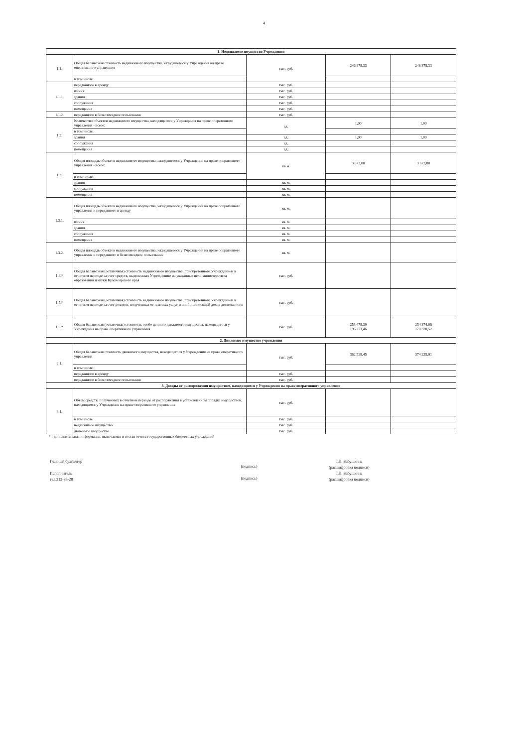4
| 1. Недвижимое имущество Учреждения | | | | |
| --- | --- | --- | --- | --- |
| 1.1. | Общая балансовая стоимость недвижимого имущества, находящегося у Учреждения на праве оперативного управления | тыс. руб. | 246 878,33 | 246 878,33 |
| | в том числе: | | | |
| 1.1.1. | переданного в аренду | тыс. руб. | | |
| | из них: | тыс. руб. | | |
| | здания | тыс. руб. | | |
| | сооружения | тыс. руб. | | |
| | помещения | тыс. руб. | | |
| 1.1.2. | переданного в безвозмездное пользование | тыс. руб. | | |
| 1.2. | Количество объектов недвижимого имущества, находящегося у Учреждения на праве оперативного управления - всего: | ед. | 1,00 | 1,00 |
| | в том числе: | | | |
| | здания | ед. | 1,00 | 1,00 |
| | сооружения | ед. | | |
| | помещения | ед. | | |
| 1.3. | Общая площадь объектов недвижимого имущества, находящегося у Учреждения на праве оперативного управления - всего: | кв.м. | 3 673,80 | 3 673,80 |
| | в том числе: | | | |
| | здания | кв. м. | | |
| | сооружения | кв. м. | | |
| | помещения | кв. м. | | |
| 1.3.1. | Общая площадь объектов недвижимого имущества, находящегося у Учреждения на праве оперативного управления и переданного в аренду | кв. м. | | |
| | из них: | кв. м. | | |
| | здания | кв. м. | | |
| | сооружения | кв. м. | | |
| | помещения | кв. м. | | |
| 1.3.2. | Общая площадь объектов недвижимого имущества, находящегося у Учреждения на праве оперативного управления и переданного в безвозмездное пользование | кв. м. | | |
| 1.4.* | Общая балансовая (остаточная) стоимость недвижимого имущества, приобретенного Учреждением в отчетном периоде за счет средств, выделенных Учреждению на указанные цели министерством образования и науки Красноярского края | тыс. руб. | | |
| 1.5.* | Общая балансовая (остаточная) стоимость недвижимого имущества, приобретенного Учреждением в отчетном периоде за счет доходов, полученных от платных услуг и иной приносящей доход деятельности | тыс. руб. | | |
| 1.6.* | Общая балансовая (остаточная) стоимость особо ценного движимого имущества, находящегося у Учреждения на праве оперативного управления | тыс. руб. | 253 478,39 196 273,46 | 254 874,06 170 320,52 |
| 2. Движимое имущество учреждения | | | | |
| 2.1. | Общая балансовая стоимость движимого имущества, находящегося у Учреждения на праве оперативного управления | тыс. руб. | 362 528,45 | 374 235,91 |
| | в том числе: | | | |
| | переданного в аренду | тыс. руб. | | |
| | переданного в безвозмездное пользование | тыс. руб. | | |
| 3. Доходы от распоряжения имуществом, находящимся у Учреждения на праве оперативного управления | | | | |
| 3.1. | Объем средств, полученных в отчетном периоде от распоряжения в установленном порядке имуществом, находящимся у Учреждения на праве оперативного управления | тыс. руб. | | |
| | в том числе | тыс. руб. | | |
| | недвижимое имущество | тыс. руб. | | |
| | движимое имущество | тыс. руб. | | |
* - дополнительная информация, включаемая в состав отчета государственных бюджетных учреждений
Главный бухгалтер
Исполнитель
тел.212-85-28
(подпись)
(подпись)
Т.Л. Бабушкина
(расшифровка подписи)
Т.Л. Бабушкина
(расшифровка подписи)